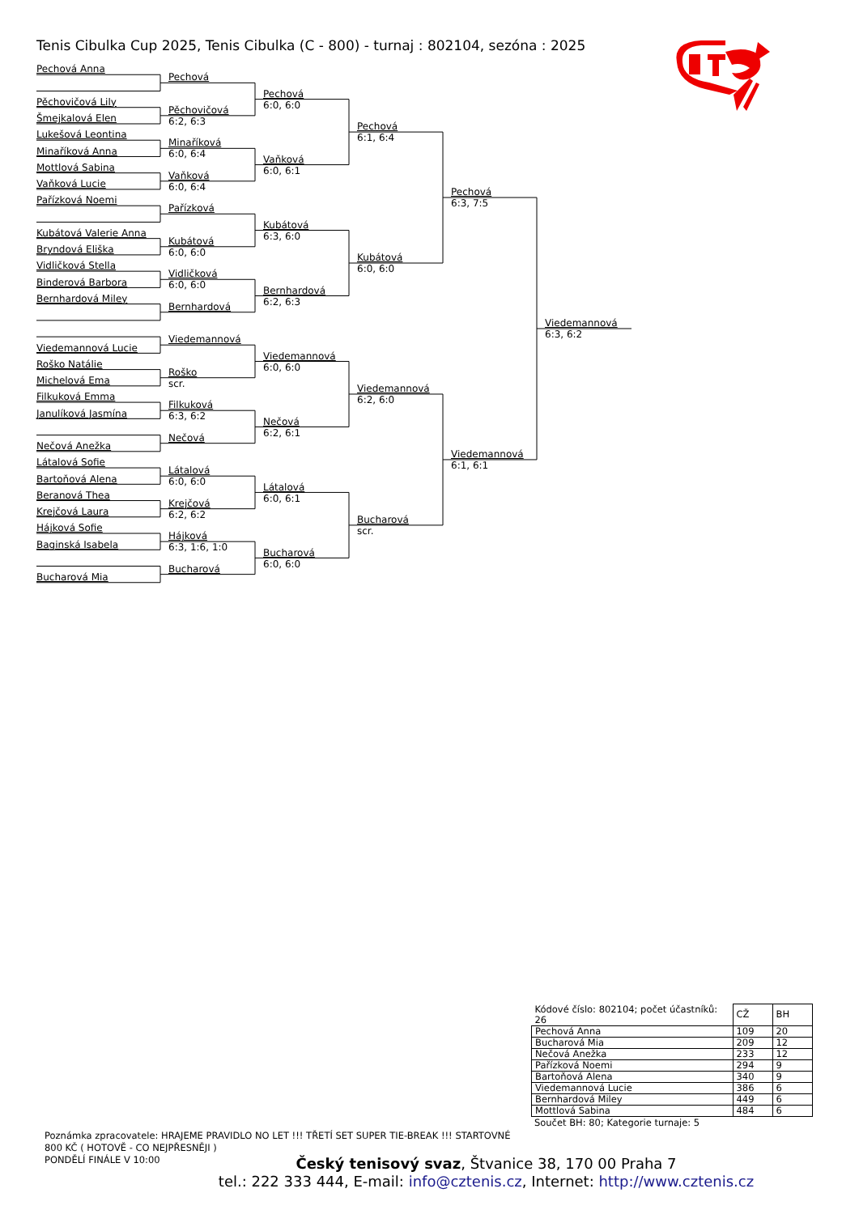Tenis Cibulka Cup 2025, Tenis Cibulka (C - 800) - turnaj : 802104, sezóna : 2025
Pechová Anna
Pěchovičová Lily
Šmejkalová Elen
Lukešová Leontina
Minaříková Anna
Mottlová Sabina
Vaňková Lucie
Pařízková Noemi
Kubátová Valerie Anna
Bryndová Eliška
Vidličková Stella
Binderová Barbora
Bernhardová Miley
Viedemannová Lucie
Roško Natálie
Michelová Ema
Filkuková Emma
Janulíková Jasmína
Nečová Anežka
Látalová Sofie
Bartoňová Alena
Beranová Thea
Krejčová Laura
Hájková Sofie
Baginská Isabela
Bucharová Mia
Pechová
Pěchovičová
6:2, 6:3
Minaříková
6:0, 6:4
Vaňková
6:0, 6:4
Pařízková
Kubátová
6:0, 6:0
Vidličková
6:0, 6:0
Bernhardová
Viedemannová
Roško
scr.
Filkuková
6:3, 6:2
Nečová
Látalová
6:0, 6:0
Krejčová
6:2, 6:2
Hájková
6:3, 1:6, 1:0
Bucharová
Pechová
6:0, 6:0
Vaňková
6:0, 6:1
Kubátová
6:3, 6:0
Bernhardová
6:2, 6:3
Viedemannová
6:0, 6:0
Nečová
6:2, 6:1
Látalová
6:0, 6:1
Bucharová
6:0, 6:0
Pechová
6:1, 6:4
Kubátová
6:0, 6:0
Viedemannová
6:2, 6:0
Bucharová
scr.
Pechová
6:3, 7:5
Viedemannová
6:1, 6:1
Viedemannová
6:3, 6:2
| Kódové číslo: 802104; počet účastníků: 26 | CŽ | BH |
| Pechová Anna | 109 | 20 |
| Bucharová Mia | 209 | 12 |
| Nečová Anežka | 233 | 12 |
| Pařízková Noemi | 294 | 9 |
| Bartoňová Alena | 340 | 9 |
| Viedemannová Lucie | 386 | 6 |
| Bernhardová Miley | 449 | 6 |
| Mottlová Sabina | 484 | 6 |
Součet BH: 80; Kategorie turnaje: 5
Poznámka zpracovatele: HRAJEME PRAVIDLO NO LET !!! TŘETÍ SET SUPER TIE-BREAK !!! STARTOVNÉ 800 KČ ( HOTOVĚ - CO NEJPŘESNĚJI )
PONDĚLÍ FINÁLE V 10:00
Český tenisový svaz, Štvanice 38, 170 00 Praha 7
tel.: 222 333 444, E-mail: info@cztenis.cz, Internet: http://www.cztenis.cz